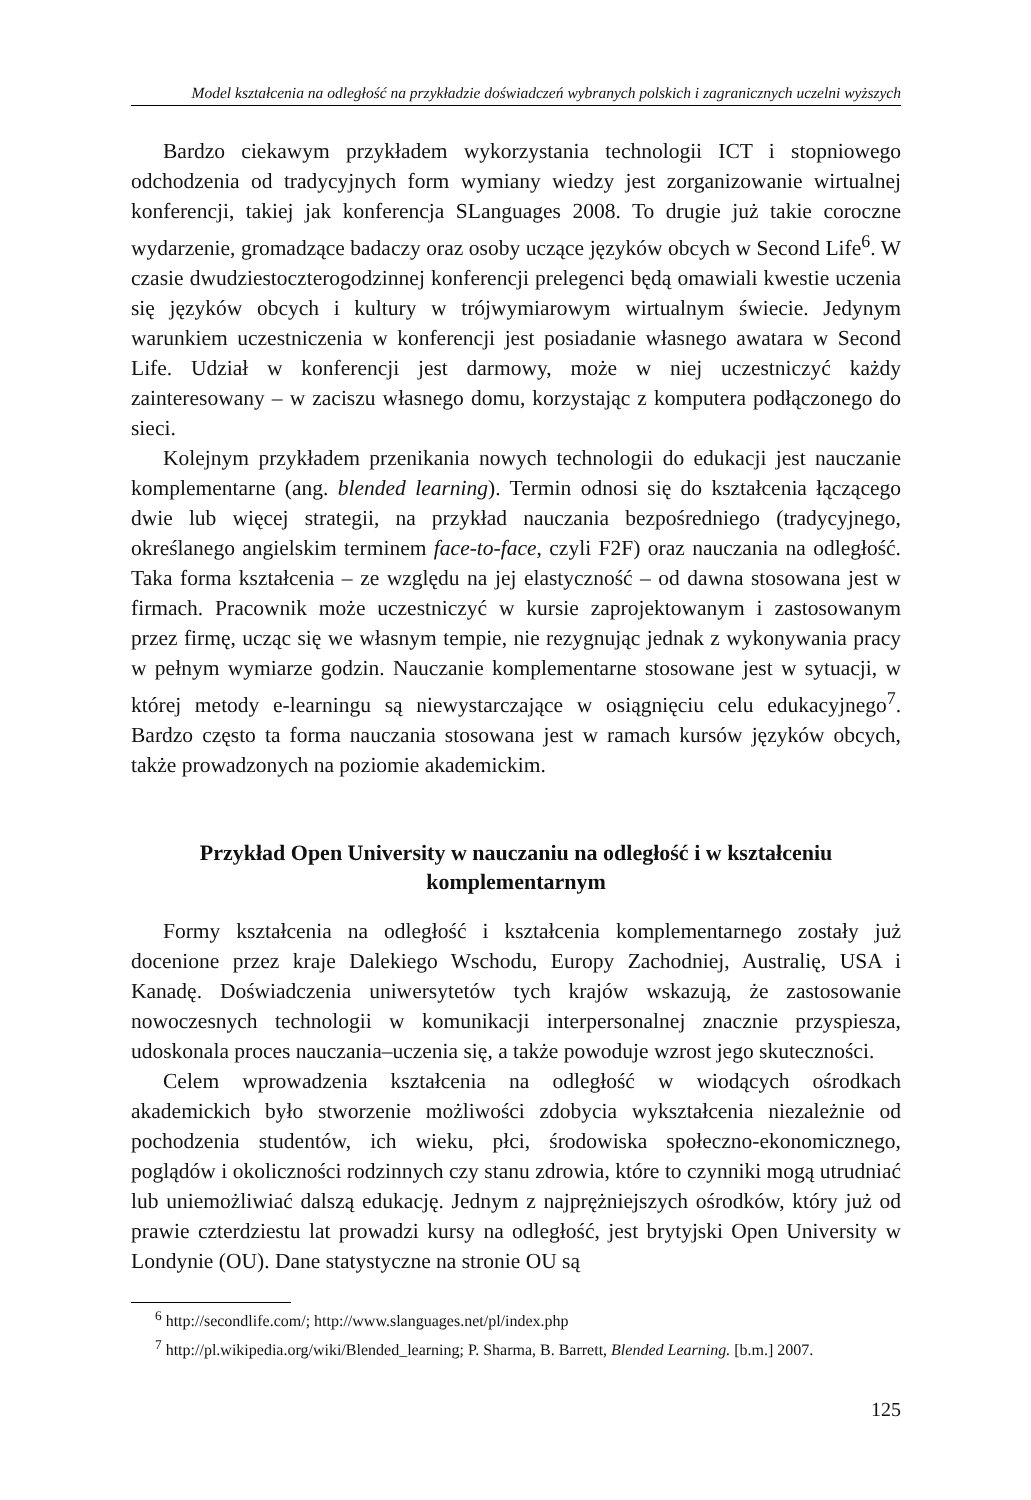Model kształcenia na odległość na przykładzie doświadczeń wybranych polskich i zagranicznych uczelni wyższych
Bardzo ciekawym przykładem wykorzystania technologii ICT i stopniowego odchodzenia od tradycyjnych form wymiany wiedzy jest zorganizowanie wirtualnej konferencji, takiej jak konferencja SLanguages 2008. To drugie już takie coroczne wydarzenie, gromadzące badaczy oraz osoby uczące języków obcych w Second Life<sup>6</sup>. W czasie dwudziestoczterogodzinnej konferencji prelegenci będą omawiali kwestie uczenia się języków obcych i kultury w trójwymiarowym wirtualnym świecie. Jedynym warunkiem uczestniczenia w konferencji jest posiadanie własnego awatara w Second Life. Udział w konferencji jest darmowy, może w niej uczestniczyć każdy zainteresowany – w zaciszu własnego domu, korzystając z komputera podłączonego do sieci.
Kolejnym przykładem przenikania nowych technologii do edukacji jest nauczanie komplementarne (ang. blended learning). Termin odnosi się do kształcenia łączącego dwie lub więcej strategii, na przykład nauczania bezpośredniego (tradycyjnego, określanego angielskim terminem face-to-face, czyli F2F) oraz nauczania na odległość. Taka forma kształcenia – ze względu na jej elastyczność – od dawna stosowana jest w firmach. Pracownik może uczestniczyć w kursie zaprojektowanym i zastosowanym przez firmę, ucząc się we własnym tempie, nie rezygnując jednak z wykonywania pracy w pełnym wymiarze godzin. Nauczanie komplementarne stosowane jest w sytuacji, w której metody e-learningu są niewystarczające w osiągnięciu celu edukacyjnego<sup>7</sup>. Bardzo często ta forma nauczania stosowana jest w ramach kursów języków obcych, także prowadzonych na poziomie akademickim.
Przykład Open University w nauczaniu na odległość i w kształceniu komplementarnym
Formy kształcenia na odległość i kształcenia komplementarnego zostały już docenione przez kraje Dalekiego Wschodu, Europy Zachodniej, Australię, USA i Kanadę. Doświadczenia uniwersytetów tych krajów wskazują, że zastosowanie nowoczesnych technologii w komunikacji interpersonalnej znacznie przyspiesza, udoskonala proces nauczania–uczenia się, a także powoduje wzrost jego skuteczności.
Celem wprowadzenia kształcenia na odległość w wiodących ośrodkach akademickich było stworzenie możliwości zdobycia wykształcenia niezależnie od pochodzenia studentów, ich wieku, płci, środowiska społeczno-ekonomicznego, poglądów i okoliczności rodzinnych czy stanu zdrowia, które to czynniki mogą utrudniać lub uniemożliwiać dalszą edukację. Jednym z najprężniejszych ośrodków, który już od prawie czterdziestu lat prowadzi kursy na odległość, jest brytyjski Open University w Londynie (OU). Dane statystyczne na stronie OU są
<sup>6</sup> http://secondlife.com/; http://www.slanguages.net/pl/index.php
<sup>7</sup> http://pl.wikipedia.org/wiki/Blended_learning; P. Sharma, B. Barrett, Blended Learning. [b.m.] 2007.
125